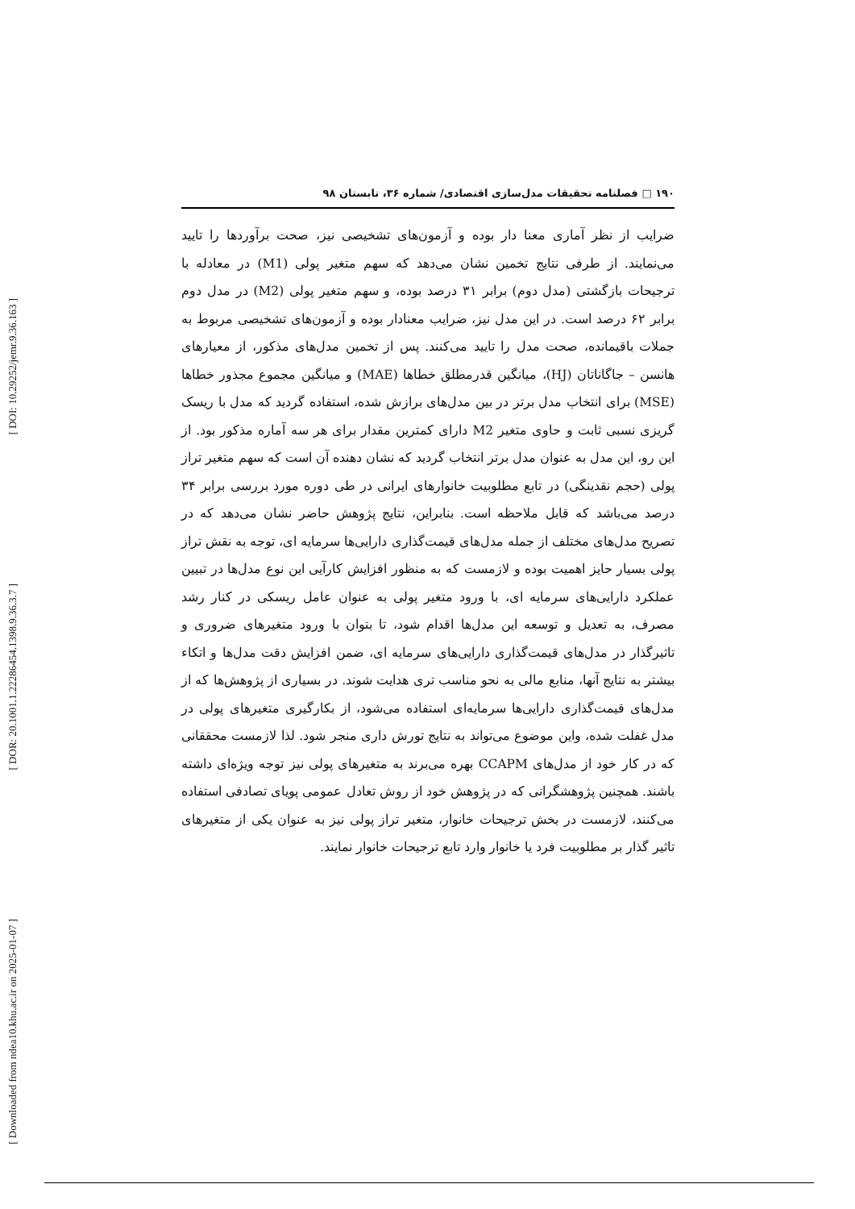[ DOI: 10.29252/jemr.9.36.163 ]
[ DOR: 20.1001.1.22286454.1398.9.36.3.7 ]
[ Downloaded from ndea10.khu.ac.ir on 2025-01-07 ]
۱۹۰ □ فصلنامه تحقیقات مدل‌سازی اقتصادی/ شماره ۳۶، تابستان ۹۸
ضرایب از نظر آماری معنا دار بوده و آزمون‌های تشخیصی نیز، صحت برآوردها را تایید می‌نمایند. از طرفی نتایج تخمین نشان می‌دهد که سهم متغیر پولی (M1) در معادله با ترجیحات بازگشتی (مدل دوم) برابر ۳۱ درصد بوده، و سهم متغیر پولی (M2) در مدل دوم برابر ۶۲ درصد است. در این مدل نیز، ضرایب معنادار بوده و آزمون‌های تشخیصی مربوط به جملات باقیمانده، صحت مدل را تایید می‌کنند. پس از تخمین مدل‌های مذکور، از معیارهای هانسن – جاگاناتان (HJ)، میانگین قدرمطلق خطاها (MAE) و میانگین مجموع مجذور خطاها (MSE) برای انتخاب مدل برتر در بین مدل‌های برازش شده، استفاده گردید که مدل با ریسک گریزی نسبی ثابت و حاوی متغیر M2 دارای کمترین مقدار برای هر سه آماره مذکور بود. از این رو، این مدل به عنوان مدل برتر انتخاب گردید که نشان دهنده آن است که سهم متغیر تراز پولی (حجم نقدینگی) در تابع مطلوبیت خانوارهای ایرانی در طی دوره مورد بررسی برابر ۳۴ درصد می‌باشد که قابل ملاحظه است. بنابراین، نتایج پژوهش حاضر نشان می‌دهد که در تصریح مدل‌های مختلف از جمله مدل‌های قیمت‌گذاری دارایی‌ها سرمایه ای، توجه به نقش تراز پولی بسیار حایز اهمیت بوده و لازمست که به منظور افزایش کارآیی این نوع مدل‌ها در تبیین عملکرد دارایی‌های سرمایه ای، با ورود متغیر پولی به عنوان عامل ریسکی در کنار رشد مصرف، به تعدیل و توسعه این مدل‌ها اقدام شود، تا بتوان با ورود متغیرهای ضروری و تاثیرگذار در مدل‌های قیمت‌گذاری دارایی‌های سرمایه ای، ضمن افزایش دقت مدل‌ها و اتکاء بیشتر به نتایج آنها، منابع مالی به نحو مناسب تری هدایت شوند. در بسیاری از پژوهش‌ها که از مدل‌های قیمت‌گذاری دارایی‌ها سرمایه‌ای استفاده می‌شود، از بکارگیری متغیرهای پولی در مدل غفلت شده، واین موضوع می‌تواند به نتایج تورش داری منجر شود. لذا لازمست محققانی که در کار خود از مدل‌های CCAPM بهره می‌برند به متغیرهای پولی نیز توجه ویژه‌ای داشته باشند. همچنین پژوهشگرانی که در پژوهش خود از روش تعادل عمومی پویای تصادفی استفاده می‌کنند، لازمست در بخش ترجیحات خانوار، متغیر تراز پولی نیز به عنوان یکی از متغیرهای تاثیر گذار بر مطلوبیت فرد یا خانوار وارد تابع ترجیحات خانوار نمایند.